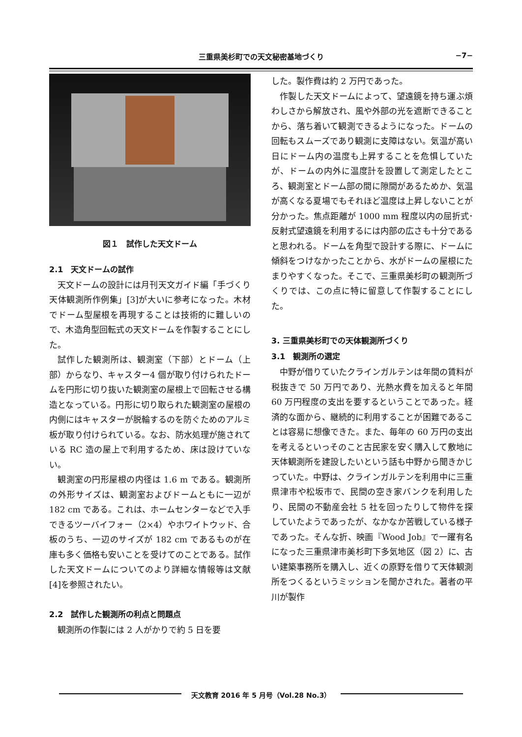三重県美杉町での天文秘密基地づくり
−7−
図１　試作した天文ドーム
2.1　天文ドームの試作
天文ドームの設計には月刊天文ガイド編「手づくり天体観測所作例集」[3]が大いに参考になった。木材でドーム型屋根を再現することは技術的に難しいので、木造角型回転式の天文ドームを作製することにした。
試作した観測所は、観測室（下部）とドーム（上部）からなり、キャスター4 個が取り付けられたドームを円形に切り抜いた観測室の屋根上で回転させる構造となっている。円形に切り取られた観測室の屋根の内側にはキャスターが脱輪するのを防ぐためのアルミ板が取り付けられている。なお、防水処理が施されている RC 造の屋上で利用するため、床は設けていない。
観測室の円形屋根の内径は 1.6 m である。観測所の外形サイズは、観測室およびドームともに一辺が 182 cm である。これは、ホームセンターなどで入手できるツーバイフォー（2×4）やホワイトウッド、合板のうち、一辺のサイズが 182 cm であるものが在庫も多く価格も安いことを受けてのことである。試作した天文ドームについてのより詳細な情報等は文献[4]を参照されたい。
2.2　試作した観測所の利点と問題点
観測所の作製には 2 人がかりで約 5 日を要
した。製作費は約 2 万円であった。
作製した天文ドームによって、望遠鏡を持ち運ぶ煩わしさから解放され、風や外部の光を遮断できることから、落ち着いて観測できるようになった。ドームの回転もスムーズであり観測に支障はない。気温が高い日にドーム内の温度も上昇することを危惧していたが、ドームの内外に温度計を設置して測定したところ、観測室とドーム部の間に隙間があるためか、気温が高くなる夏場でもそれほど温度は上昇しないことが分かった。焦点距離が 1000 mm 程度以内の屈折式･反射式望遠鏡を利用するには内部の広さも十分であると思われる。ドームを角型で設計する際に、ドームに傾斜をつけなかったことから、水がドームの屋根にたまりやすくなった。そこで、三重県美杉町の観測所づくりでは、この点に特に留意して作製することにした。
3. 三重県美杉町での天体観測所づくり
3.1　観測所の選定
中野が借りていたクラインガルテンは年間の賃料が税抜きで 50 万円であり、光熱水費を加えると年間 60 万円程度の支出を要するということであった。経済的な面から、継続的に利用することが困難であることは容易に想像できた。また、毎年の 60 万円の支出を考えるといっそのこと古民家を安く購入して敷地に天体観測所を建設したいという話も中野から聞きかじっていた。中野は、クラインガルテンを利用中に三重県津市や松坂市で、民間の空き家バンクを利用したり、民間の不動産会社 5 社を回ったりして物件を探していたようであったが、なかなか苦戦している様子であった。そんな折、映画『Wood Job』で一躍有名になった三重県津市美杉町下多気地区（図 2）に、古い建築事務所を購入し、近くの原野を借りて天体観測所をつくるというミッションを聞かされた。著者の平川が製作
天文教育 2016 年 5 月号（Vol.28 No.3）